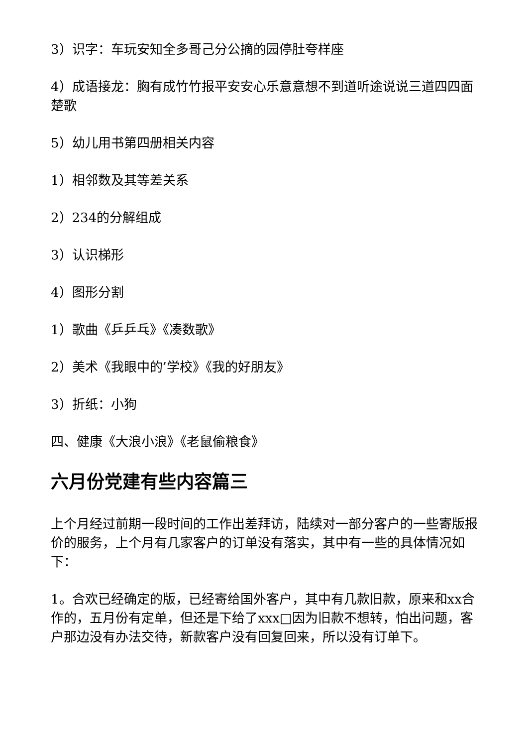3）识字：车玩安知全多哥己分公摘的园停肚夸样座
4）成语接龙：胸有成竹竹报平安安心乐意意想不到道听途说说三道四四面楚歌
5）幼儿用书第四册相关内容
1）相邻数及其等差关系
2）234的分解组成
3）认识梯形
4）图形分割
1）歌曲《乒乒乓》《凑数歌》
2）美术《我眼中的’学校》《我的好朋友》
3）折纸：小狗
四、健康《大浪小浪》《老鼠偷粮食》
六月份党建有些内容篇三
上个月经过前期一段时间的工作出差拜访，陆续对一部分客户的一些寄版报价的服务，上个月有几家客户的订单没有落实，其中有一些的具体情况如下：
1。合欢已经确定的版，已经寄给国外客户，其中有几款旧款，原来和xx合作的，五月份有定单，但还是下给了xxx□因为旧款不想转，怕出问题，客户那边没有办法交待，新款客户没有回复回来，所以没有订单下。